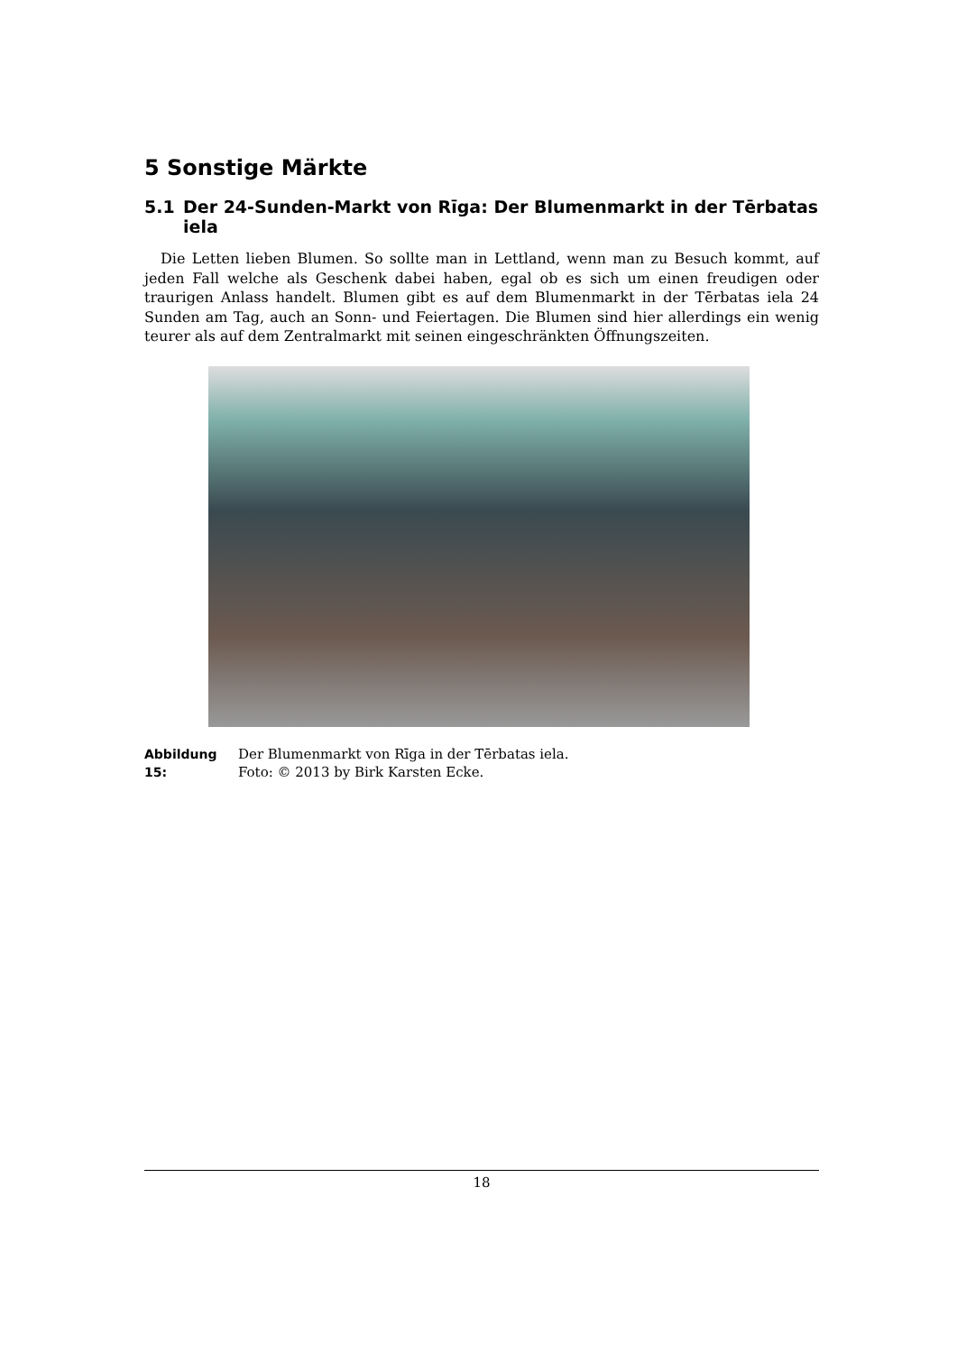5 Sonstige Märkte
5.1 Der 24-Sunden-Markt von Rīga: Der Blumenmarkt in der Tērbatas iela
Die Letten lieben Blumen. So sollte man in Lettland, wenn man zu Besuch kommt, auf jeden Fall welche als Geschenk dabei haben, egal ob es sich um einen freudigen oder traurigen Anlass handelt. Blumen gibt es auf dem Blumenmarkt in der Tērbatas iela 24 Sunden am Tag, auch an Sonn- und Feiertagen. Die Blumen sind hier allerdings ein wenig teurer als auf dem Zentralmarkt mit seinen eingeschränkten Öffnungszeiten.
Abbildung 15: Der Blumenmarkt von Rīga in der Tērbatas iela.
Foto: © 2013 by Birk Karsten Ecke.
18